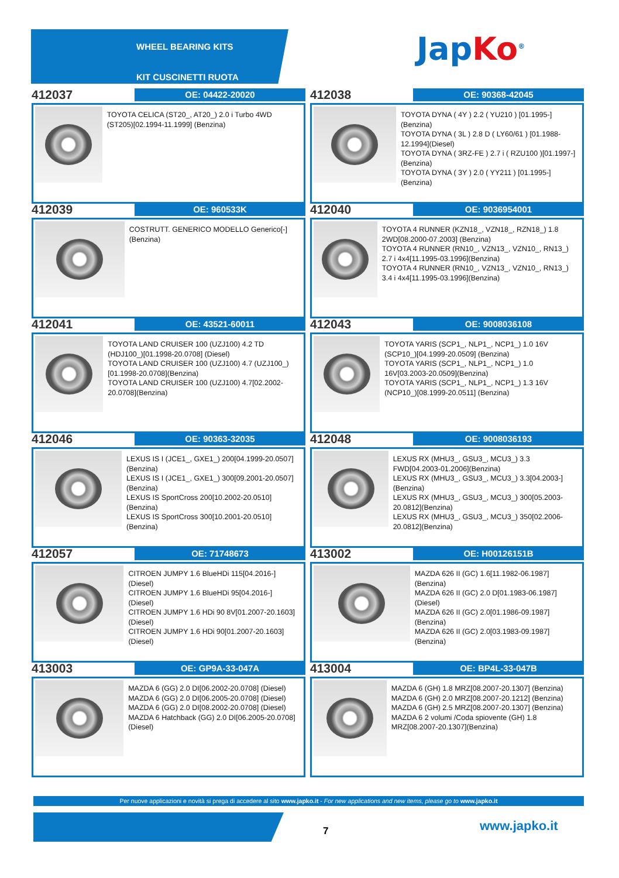WHEEL BEARING KITS
KIT CUSCINETTI RUOTA
Jap Ko<sup>®</sup>
412037
OE: 04422-20020
TOYOTA CELICA (ST20_, AT20_) 2.0 i Turbo 4WD (ST205)[02.1994-11.1999] (Benzina)
412038
OE: 90368-42045
TOYOTA DYNA ( 4Y ) 2.2 ( YU210 ) [01.1995-](Benzina)
TOYOTA DYNA ( 3L ) 2.8 D ( LY60/61 ) [01.1988-12.1994](Diesel)
TOYOTA DYNA ( 3RZ-FE ) 2.7 i ( RZU100 )[01.1997-](Benzina)
TOYOTA DYNA ( 3Y ) 2.0 ( YY211 ) [01.1995-](Benzina)
412039
OE: 960533K
COSTRUTT. GENERICO MODELLO Generico[-](Benzina)
412040
OE: 9036954001
TOYOTA 4 RUNNER (KZN18_, VZN18_, RZN18_) 1.8 2WD[08.2000-07.2003] (Benzina)
TOYOTA 4 RUNNER (RN10_, VZN13_, VZN10_, RN13_) 2.7 i 4x4[11.1995-03.1996](Benzina)
TOYOTA 4 RUNNER (RN10_, VZN13_, VZN10_, RN13_) 3.4 i 4x4[11.1995-03.1996](Benzina)
412041
OE: 43521-60011
TOYOTA LAND CRUISER 100 (UZJ100) 4.2 TD (HDJ100_)[01.1998-20.0708] (Diesel)
TOYOTA LAND CRUISER 100 (UZJ100) 4.7 (UZJ100_)[01.1998-20.0708](Benzina)
TOYOTA LAND CRUISER 100 (UZJ100) 4.7[02.2002-20.0708](Benzina)
412043
OE: 9008036108
TOYOTA YARIS (SCP1_, NLP1_, NCP1_) 1.0 16V (SCP10_)[04.1999-20.0509] (Benzina)
TOYOTA YARIS (SCP1_, NLP1_, NCP1_) 1.0 16V[03.2003-20.0509](Benzina)
TOYOTA YARIS (SCP1_, NLP1_, NCP1_) 1.3 16V (NCP10_)[08.1999-20.0511] (Benzina)
412046
OE: 90363-32035
LEXUS IS I (JCE1_, GXE1_) 200[04.1999-20.0507](Benzina)
LEXUS IS I (JCE1_, GXE1_) 300[09.2001-20.0507](Benzina)
LEXUS IS SportCross 200[10.2002-20.0510](Benzina)
LEXUS IS SportCross 300[10.2001-20.0510](Benzina)
412048
OE: 9008036193
LEXUS RX (MHU3_, GSU3_, MCU3_) 3.3 FWD[04.2003-01.2006](Benzina)
LEXUS RX (MHU3_, GSU3_, MCU3_) 3.3[04.2003-](Benzina)
LEXUS RX (MHU3_, GSU3_, MCU3_) 300[05.2003-20.0812](Benzina)
LEXUS RX (MHU3_, GSU3_, MCU3_) 350[02.2006-20.0812](Benzina)
412057
OE: 71748673
CITROEN JUMPY 1.6 BlueHDi 115[04.2016-](Diesel)
CITROEN JUMPY 1.6 BlueHDi 95[04.2016-](Diesel)
CITROEN JUMPY 1.6 HDi 90 8V[01.2007-20.1603](Diesel)
CITROEN JUMPY 1.6 HDi 90[01.2007-20.1603](Diesel)
413002
OE: H00126151B
MAZDA 626 II (GC) 1.6[11.1982-06.1987] (Benzina)
MAZDA 626 II (GC) 2.0 D[01.1983-06.1987](Diesel)
MAZDA 626 II (GC) 2.0[01.1986-09.1987] (Benzina)
MAZDA 626 II (GC) 2.0[03.1983-09.1987] (Benzina)
413003
OE: GP9A-33-047A
MAZDA 6 (GG) 2.0 DI[06.2002-20.0708] (Diesel)
MAZDA 6 (GG) 2.0 DI[06.2005-20.0708] (Diesel)
MAZDA 6 (GG) 2.0 DI[08.2002-20.0708] (Diesel)
MAZDA 6 Hatchback (GG) 2.0 DI[06.2005-20.0708](Diesel)
413004
OE: BP4L-33-047B
MAZDA 6 (GH) 1.8 MRZ[08.2007-20.1307] (Benzina)
MAZDA 6 (GH) 2.0 MRZ[08.2007-20.1212] (Benzina)
MAZDA 6 (GH) 2.5 MRZ[08.2007-20.1307] (Benzina)
MAZDA 6 2 volumi /Coda spiovente (GH) 1.8 MRZ[08.2007-20.1307](Benzina)
Per nuove applicazioni e novità si prega di accedere al sito www.japko.it - For new applications and new items, please go to www.japko.it
7 www.japko.it